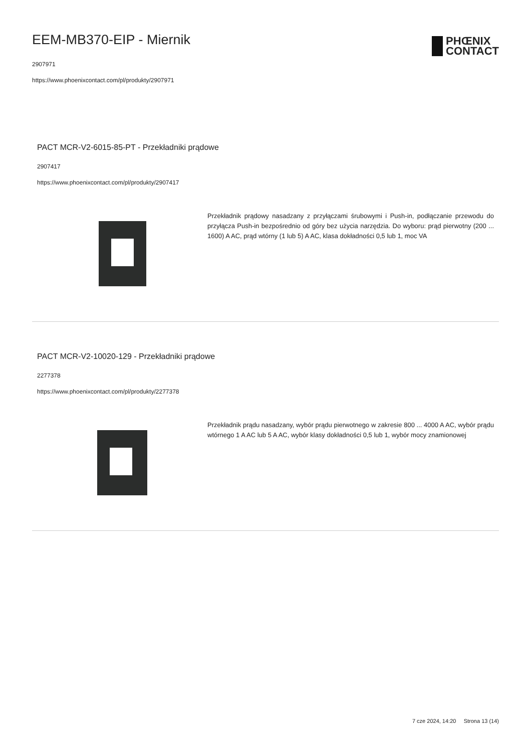EEM-MB370-EIP - Miernik
2907971
https://www.phoenixcontact.com/pl/produkty/2907971
PHŒNIX
CONTACT
PACT MCR-V2-6015-85-PT - Przekładniki prądowe
2907417
https://www.phoenixcontact.com/pl/produkty/2907417
Przekładnik prądowy nasadzany z przyłączami śrubowymi i Push-in, podłączanie przewodu do przyłącza Push-in bezpośrednio od góry bez użycia narzędzia. Do wyboru: prąd pierwotny (200 ... 1600) A AC, prąd wtórny (1 lub 5) A AC, klasa dokładności 0,5 lub 1, moc VA
PACT MCR-V2-10020-129 - Przekładniki prądowe
2277378
https://www.phoenixcontact.com/pl/produkty/2277378
Przekładnik prądu nasadzany, wybór prądu pierwotnego w zakresie 800 ... 4000 A AC, wybór prądu wtórnego 1 A AC lub 5 A AC, wybór klasy dokładności 0,5 lub 1, wybór mocy znamionowej
7 cze 2024, 14:20 Strona 13 (14)